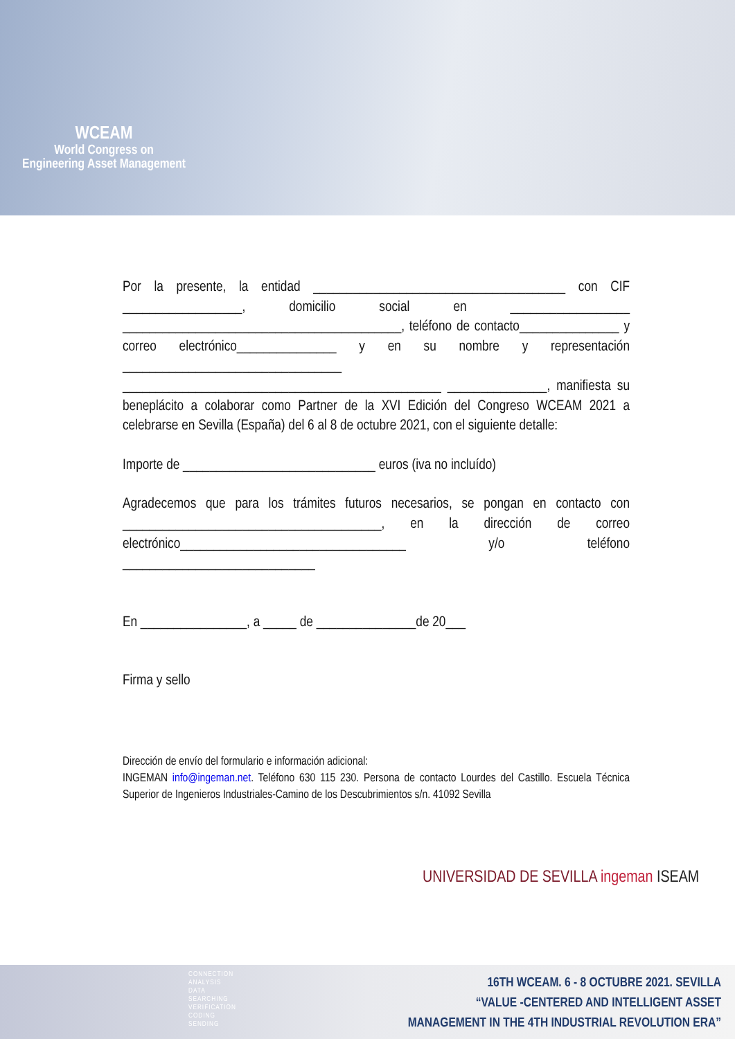WCEAM
World Congress on
Engineering Asset Management
Por la presente, la entidad ______________________________________ con CIF __________________, domicilio social en __________________ __________________________________________, teléfono de contacto_______________ y correo electrónico_______________ y en su nombre y representación _________________________________ ________________________________________________ _______________, manifiesta su beneplácito a colaborar como Partner de la XVI Edición del Congreso WCEAM 2021 a celebrarse en Sevilla (España) del 6 al 8 de octubre 2021, con el siguiente detalle:
Importe de _____________________________ euros (iva no incluído)
Agradecemos que para los trámites futuros necesarios, se pongan en contacto con _______________________________________, en la dirección de correo electrónico__________________________________ y/o teléfono _____________________________
En ________________, a _____ de _______________de 20___
Firma y sello
Dirección de envío del formulario e información adicional:
INGEMAN info@ingeman.net. Teléfono 630 115 230. Persona de contacto Lourdes del Castillo. Escuela Técnica Superior de Ingenieros Industriales-Camino de los Descubrimientos s/n. 41092 Sevilla
UNIVERSIDAD DE SEVILLA ingeman ISEAM
CONNECTION
ANALYSIS
DATA
SEARCHING
VERIFICATION
CODING
SENDING
16TH WCEAM. 6 - 8 OCTUBRE 2021. SEVILLA
“VALUE -CENTERED AND INTELLIGENT ASSET
MANAGEMENT IN THE 4TH INDUSTRIAL REVOLUTION ERA”